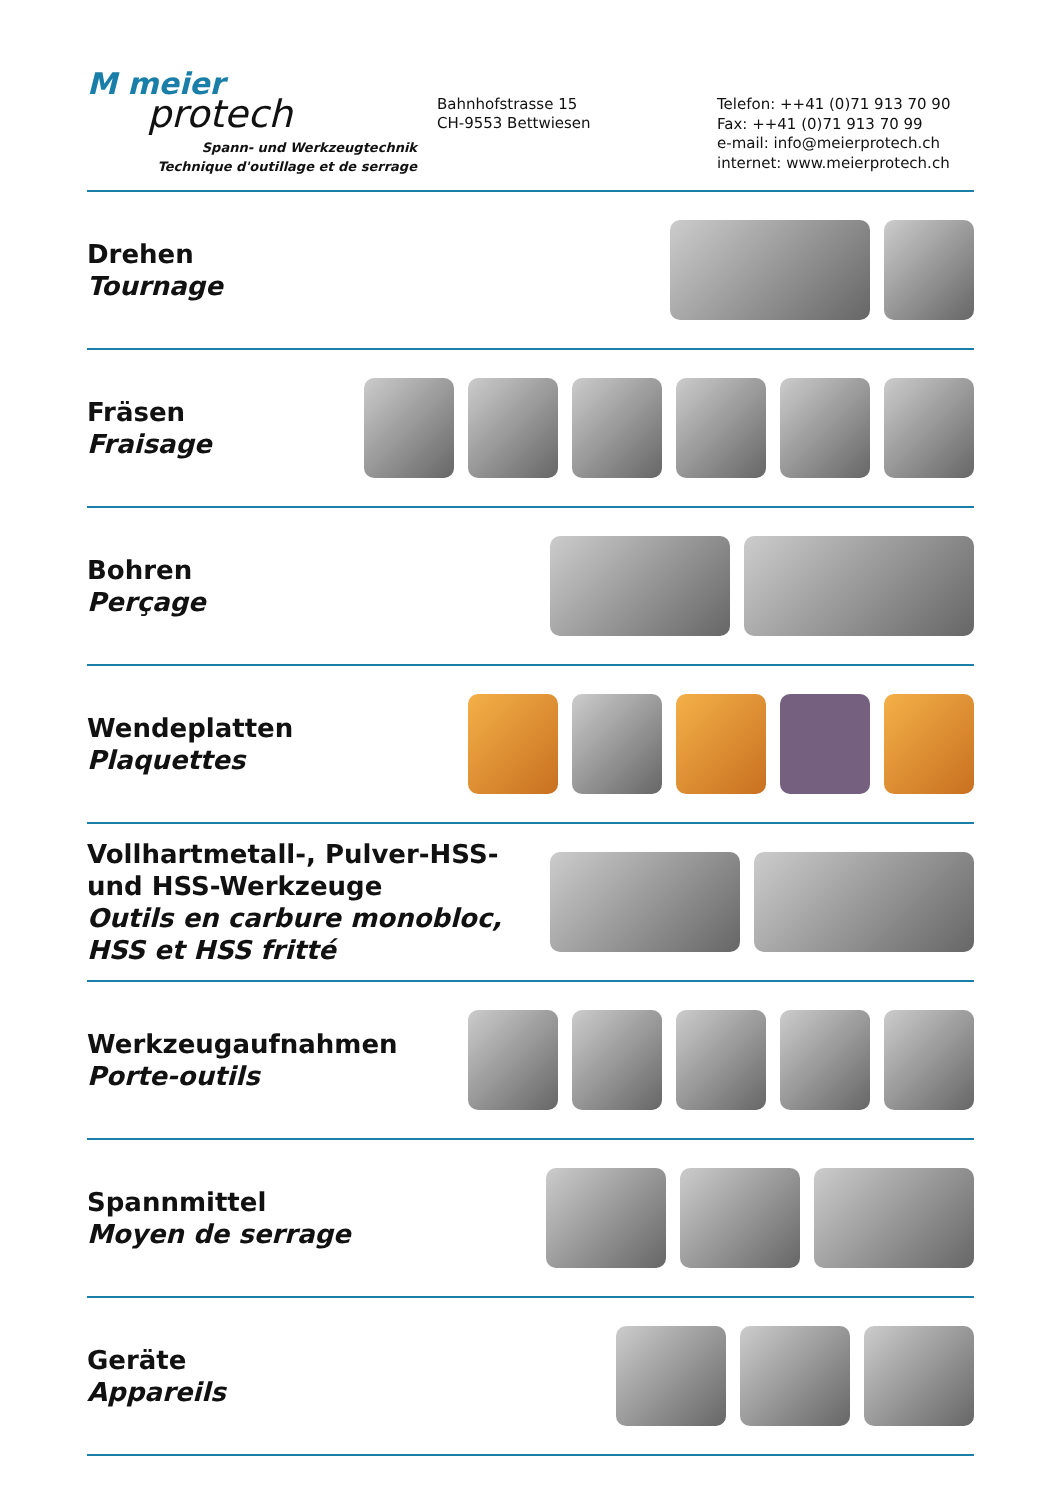M meier
protech
Spann- und Werkzeugtechnik
Technique d'outillage et de serrage
Bahnhofstrasse 15
CH-9553 Bettwiesen
Telefon: ++41 (0)71 913 70 90
Fax: ++41 (0)71 913 70 99
e-mail: info@meierprotech.ch
internet: www.meierprotech.ch
Drehen
Tournage
Fräsen
Fraisage
Bohren
Perçage
Wendeplatten
Plaquettes
Vollhartmetall-, Pulver-HSS- und HSS-Werkzeuge
Outils en carbure monobloc, HSS et HSS fritté
Werkzeugaufnahmen
Porte-outils
Spannmittel
Moyen de serrage
Geräte
Appareils